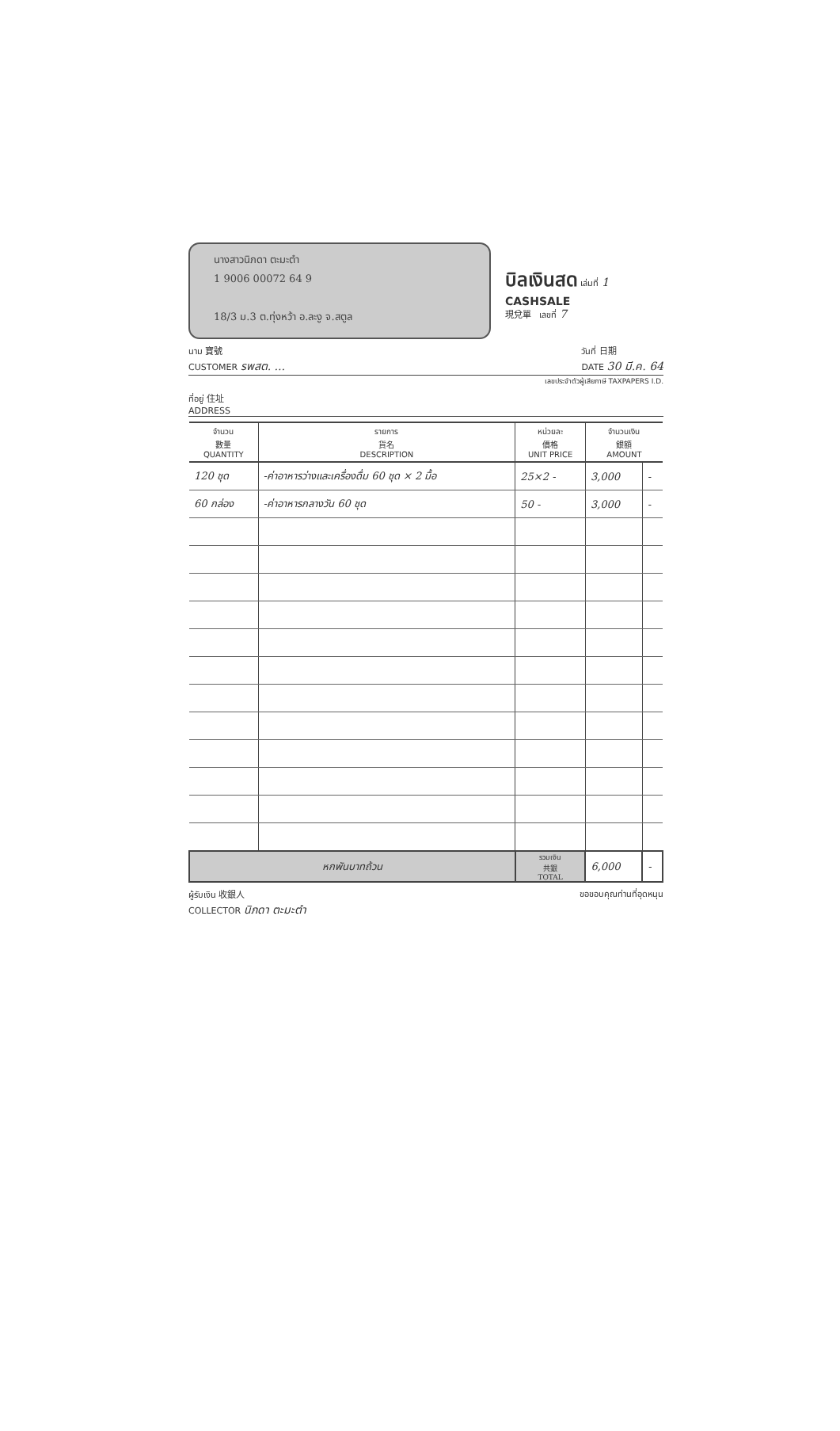นางสาวนิภดา ตะมะตำ
1 9006 00072 64 9
18/3 ม.3 ต.ทุ่งหว้า อ.ละงู จ.สตูล
บิลเงินสด เล่มที่ 1
CASHSALE
現兌單 เลขที่ 7
นาม 寶號
CUSTOMER รพสต. ... วันที่ 日期
DATE 30 มี.ค. 64
เลขประจำตัวผู้เสียภาษี TAXPAPERS I.D.
ที่อยู่ 住址
ADDRESS
| จำนวน 數量 QUANTITY | รายการ 貨名 DESCRIPTION | หน่วยละ 價格 UNIT PRICE | จำนวนเงิน 銀額 AMOUNT | |
| --- | --- | --- | --- | --- |
| 120 ชุด | -ค่าอาหารว่างและเครื่องดื่ม 60 ชุด × 2 มื้อ | 25×2 - | 3,000 | - |
| 60 กล่อง | -ค่าอาหารกลางวัน 60 ชุด | 50 - | 3,000 | - |
| หกพันบาทถ้วน | | รวมเงิน 共銀 TOTAL | 6,000 | - |
ผู้รับเงิน 收銀人
COLLECTOR นิภดา ตะมะตำ ขอขอบคุณท่านที่อุดหนุน